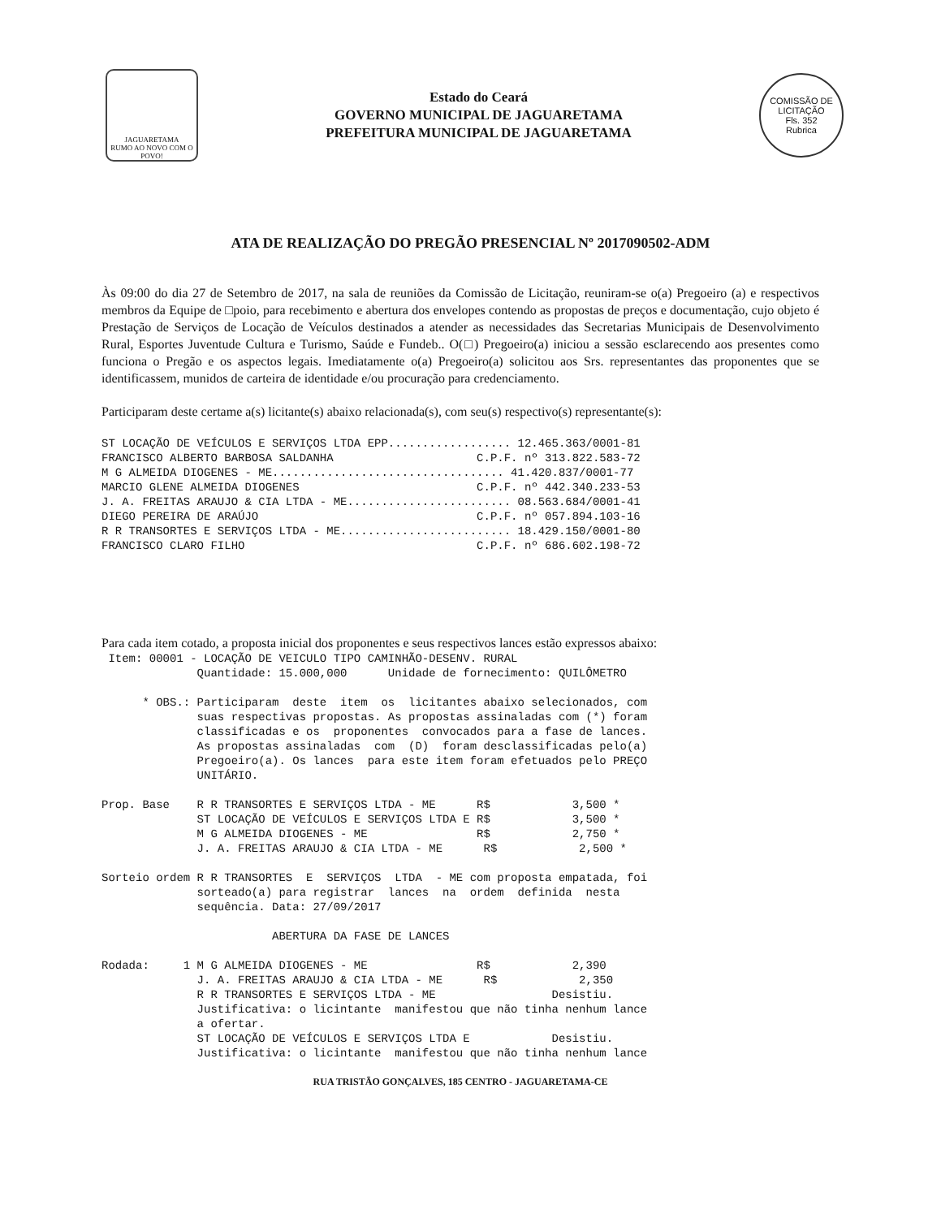JAGUARETAMA
RUMO AO NOVO COM O POVO!
Estado do Ceará
GOVERNO MUNICIPAL DE JAGUARETAMA
PREFEITURA MUNICIPAL DE JAGUARETAMA
COMISSÃO DE LICITAÇÃO
Fls. 352
Rubrica
ATA DE REALIZAÇÃO DO PREGÃO PRESENCIAL Nº 2017090502-ADM
Às 09:00 do dia 27 de Setembro de 2017, na sala de reuniões da Comissão de Licitação, reuniram-se o(a) Pregoeiro (a) e respectivos membros da Equipe de □poio, para recebimento e abertura dos envelopes contendo as propostas de preços e documentação, cujo objeto é Prestação de Serviços de Locação de Veículos destinados a atender as necessidades das Secretarias Municipais de Desenvolvimento Rural, Esportes Juventude Cultura e Turismo, Saúde e Fundeb.. O(□) Pregoeiro(a) iniciou a sessão esclarecendo aos presentes como funciona o Pregão e os aspectos legais. Imediatamente o(a) Pregoeiro(a) solicitou aos Srs. representantes das proponentes que se identificassem, munidos de carteira de identidade e/ou procuração para credenciamento.
Participaram deste certame a(s) licitante(s) abaixo relacionada(s), com seu(s) respectivo(s) representante(s):
ST LOCAÇÃO DE VEÍCULOS E SERVIÇOS LTDA EPP.................. 12.465.363/0001-81
FRANCISCO ALBERTO BARBOSA SALDANHA                     C.P.F. nº 313.822.583-72
M G ALMEIDA DIOGENES - ME.................................. 41.420.837/0001-77
MARCIO GLENE ALMEIDA DIOGENES                          C.P.F. nº 442.340.233-53
J. A. FREITAS ARAUJO & CIA LTDA - ME........................ 08.563.684/0001-41
DIEGO PEREIRA DE ARAÚJO                                C.P.F. nº 057.894.103-16
R R TRANSORTES E SERVIÇOS LTDA - ME......................... 18.429.150/0001-80
FRANCISCO CLARO FILHO                                  C.P.F. nº 686.602.198-72
Para cada item cotado, a proposta inicial dos proponentes e seus respectivos lances estão expressos abaixo:
 Item: 00001 - LOCAÇÃO DE VEICULO TIPO CAMINHÃO-DESENV. RURAL
              Quantidade: 15.000,000      Unidade de fornecimento: QUILÔMETRO

      * OBS.: Participaram  deste  item  os  licitantes abaixo selecionados, com
              suas respectivas propostas. As propostas assinaladas com (*) foram
              classificadas e os  proponentes  convocados para a fase de lances.
              As propostas assinaladas  com  (D)  foram desclassificadas pelo(a)
              Pregoeiro(a). Os lances  para este item foram efetuados pelo PREÇO
              UNITÁRIO.

Prop. Base    R R TRANSORTES E SERVIÇOS LTDA - ME      R$            3,500 *
              ST LOCAÇÃO DE VEÍCULOS E SERVIÇOS LTDA E R$            3,500 *
              M G ALMEIDA DIOGENES - ME                R$            2,750 *
              J. A. FREITAS ARAUJO & CIA LTDA - ME      R$            2,500 *

Sorteio ordem R R TRANSORTES  E  SERVIÇOS  LTDA  - ME com proposta empatada, foi
              sorteado(a) para registrar  lances  na  ordem  definida  nesta
              sequência. Data: 27/09/2017

                         ABERTURA DA FASE DE LANCES

Rodada:     1 M G ALMEIDA DIOGENES - ME                R$            2,390
              J. A. FREITAS ARAUJO & CIA LTDA - ME      R$            2,350
              R R TRANSORTES E SERVIÇOS LTDA - ME                 Desistiu.
              Justificativa: o licintante  manifestou que não tinha nenhum lance
              a ofertar.
              ST LOCAÇÃO DE VEÍCULOS E SERVIÇOS LTDA E            Desistiu.
              Justificativa: o licintante  manifestou que não tinha nenhum lance
RUA TRISTÃO GONÇALVES, 185 CENTRO - JAGUARETAMA-CE